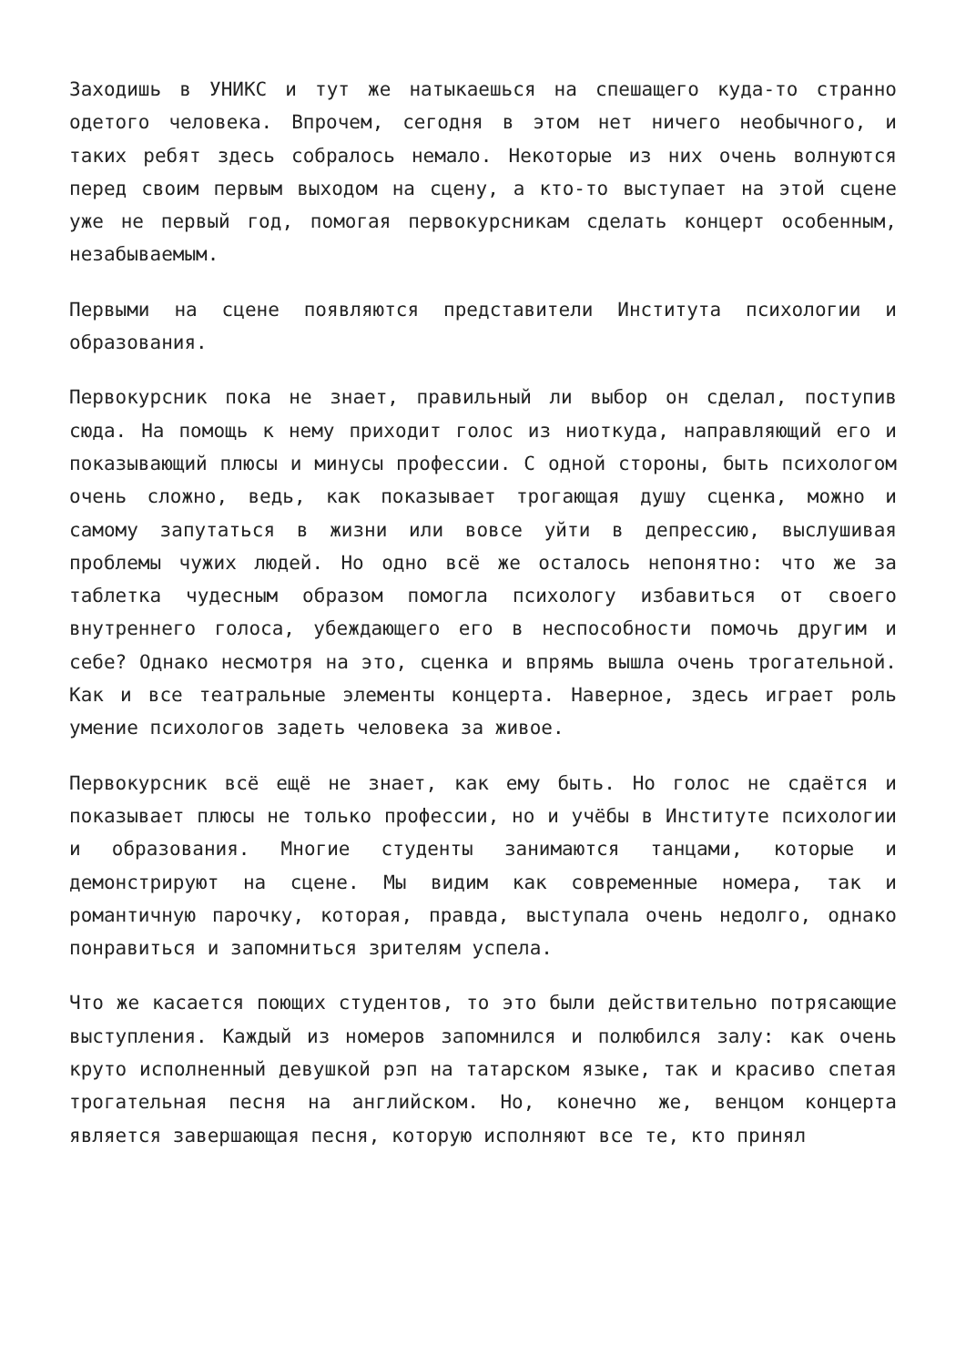Заходишь в УНИКС и тут же натыкаешься на спешащего куда-то странно одетого человека. Впрочем, сегодня в этом нет ничего необычного, и таких ребят здесь собралось немало. Некоторые из них очень волнуются перед своим первым выходом на сцену, а кто-то выступает на этой сцене уже не первый год, помогая первокурсникам сделать концерт особенным, незабываемым.
Первыми на сцене появляются представители Института психологии и образования.
Первокурсник пока не знает, правильный ли выбор он сделал, поступив сюда. На помощь к нему приходит голос из ниоткуда, направляющий его и показывающий плюсы и минусы профессии. С одной стороны, быть психологом очень сложно, ведь, как показывает трогающая душу сценка, можно и самому запутаться в жизни или вовсе уйти в депрессию, выслушивая проблемы чужих людей. Но одно всё же осталось непонятно: что же за таблетка чудесным образом помогла психологу избавиться от своего внутреннего голоса, убеждающего его в неспособности помочь другим и себе? Однако несмотря на это, сценка и впрямь вышла очень трогательной. Как и все театральные элементы концерта. Наверное, здесь играет роль умение психологов задеть человека за живое.
Первокурсник всё ещё не знает, как ему быть. Но голос не сдаётся и показывает плюсы не только профессии, но и учёбы в Институте психологии и образования. Многие студенты занимаются танцами, которые и демонстрируют на сцене. Мы видим как современные номера, так и романтичную парочку, которая, правда, выступала очень недолго, однако понравиться и запомниться зрителям успела.
Что же касается поющих студентов, то это были действительно потрясающие выступления. Каждый из номеров запомнился и полюбился залу: как очень круто исполненный девушкой рэп на татарском языке, так и красиво спетая трогательная песня на английском. Но, конечно же, венцом концерта является завершающая песня, которую исполняют все те, кто принял